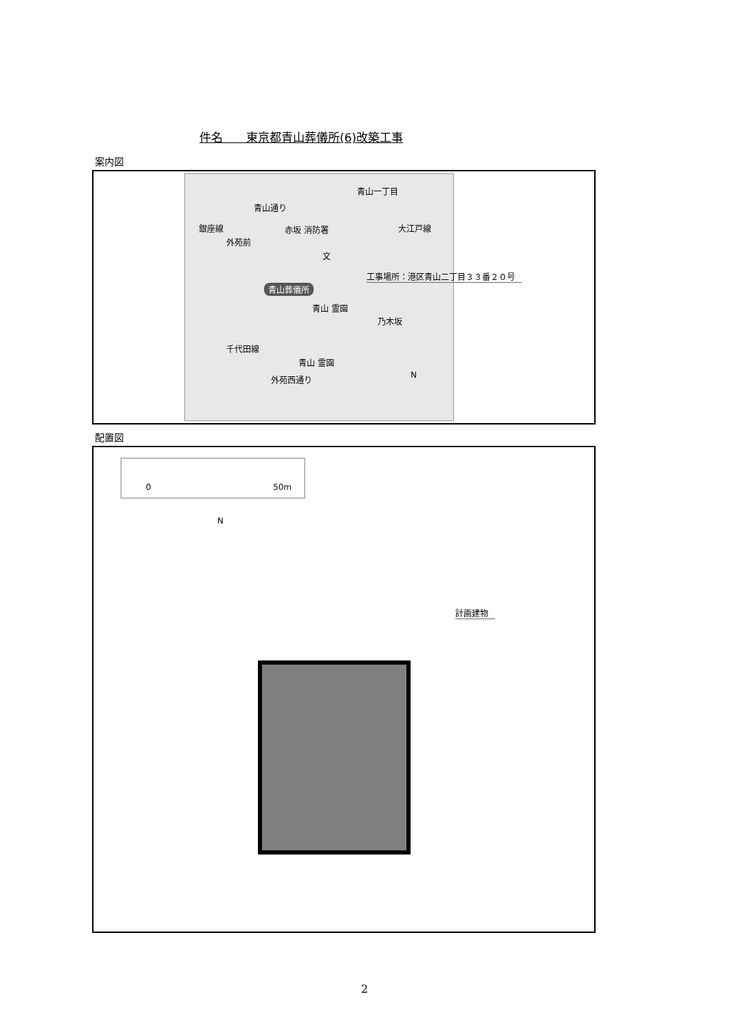件名　　東京都青山葬儀所(6)改築工事
案内図
青山一丁目
青山通り
銀座線
外苑前
赤坂 消防署
文
大江戸線
青山葬儀所
青山 霊園
乃木坂
千代田線
青山 霊園
外苑西通り N
工事場所：港区青山二丁目３３番２０号
配置図
0 50m
N
計画建物
2